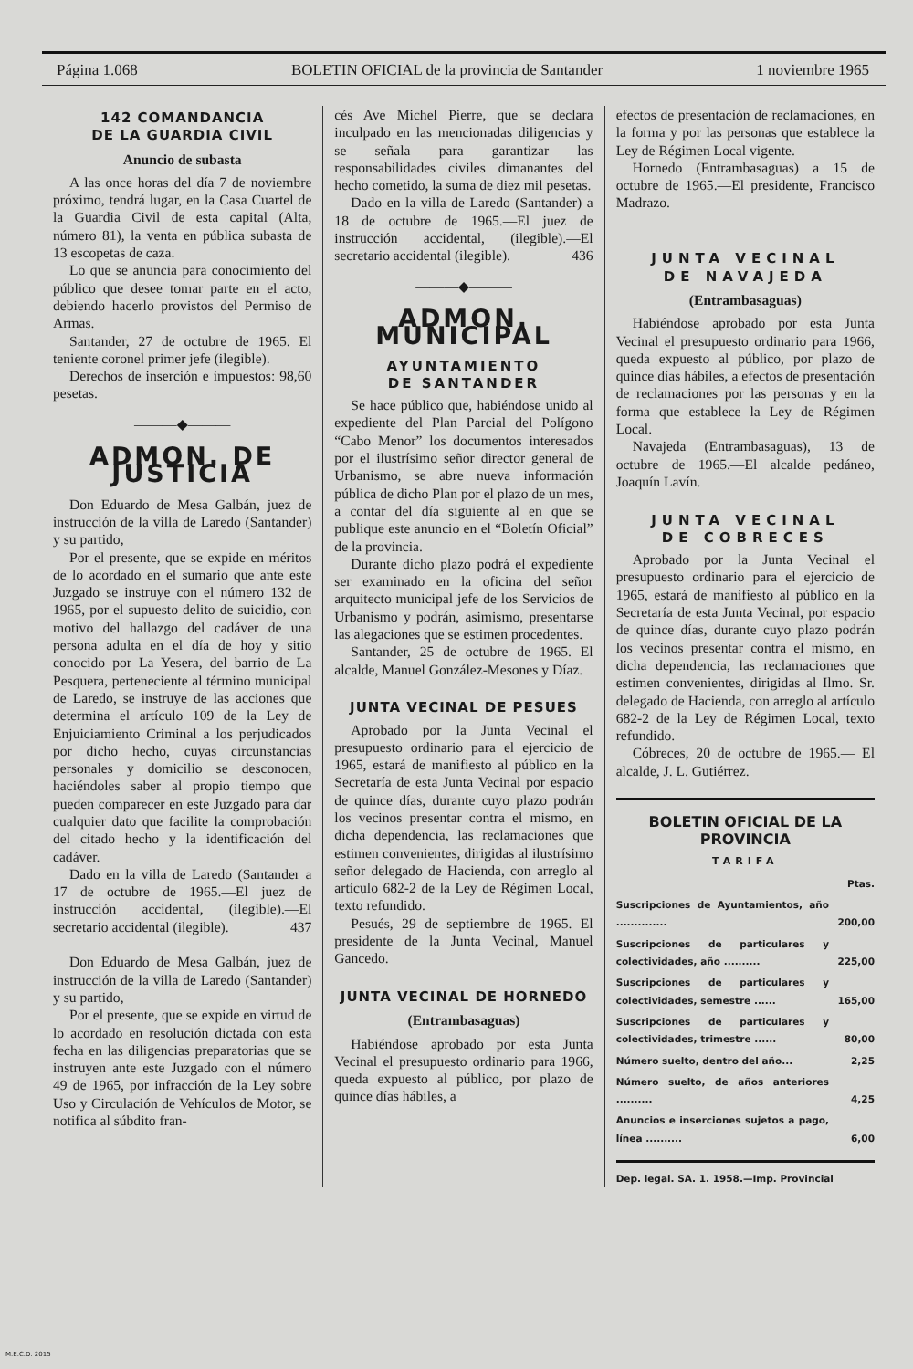Página 1.068 BOLETIN OFICIAL de la provincia de Santander 1 noviembre 1965
142 COMANDANCIA
DE LA GUARDIA CIVIL
Anuncio de subasta
A las once horas del día 7 de noviembre próximo, tendrá lugar, en la Casa Cuartel de la Guardia Civil de esta capital (Alta, número 81), la venta en pública subasta de 13 escopetas de caza.
Lo que se anuncia para conocimiento del público que desee tomar parte en el acto, debiendo hacerlo provistos del Permiso de Armas.
Santander, 27 de octubre de 1965. El teniente coronel primer jefe (ilegible).
Derechos de inserción e impuestos: 98,60 pesetas.
———◆———
ADMON. DE JUSTICIA
Don Eduardo de Mesa Galbán, juez de instrucción de la villa de Laredo (Santander) y su partido,
Por el presente, que se expide en méritos de lo acordado en el sumario que ante este Juzgado se instruye con el número 132 de 1965, por el supuesto delito de suicidio, con motivo del hallazgo del cadáver de una persona adulta en el día de hoy y sitio conocido por La Yesera, del barrio de La Pesquera, perteneciente al término municipal de Laredo, se instruye de las acciones que determina el artículo 109 de la Ley de Enjuiciamiento Criminal a los perjudicados por dicho hecho, cuyas circunstancias personales y domicilio se desconocen, haciéndoles saber al propio tiempo que pueden comparecer en este Juzgado para dar cualquier dato que facilite la comprobación del citado hecho y la identificación del cadáver.
Dado en la villa de Laredo (Santander a 17 de octubre de 1965.—El juez de instrucción accidental, (ilegible).—El secretario accidental (ilegible). 437
Don Eduardo de Mesa Galbán, juez de instrucción de la villa de Laredo (Santander) y su partido,
Por el presente, que se expide en virtud de lo acordado en resolución dictada con esta fecha en las diligencias preparatorias que se instruyen ante este Juzgado con el número 49 de 1965, por infracción de la Ley sobre Uso y Circulación de Vehículos de Motor, se notifica al súbdito fran-
cés Ave Michel Pierre, que se declara inculpado en las mencionadas diligencias y se señala para garantizar las responsabilidades civiles dimanantes del hecho cometido, la suma de diez mil pesetas.
Dado en la villa de Laredo (Santander) a 18 de octubre de 1965.—El juez de instrucción accidental, (ilegible).—El secretario accidental (ilegible). 436
———◆———
ADMON. MUNICIPAL
AYUNTAMIENTO
DE SANTANDER
Se hace público que, habiéndose unido al expediente del Plan Parcial del Polígono “Cabo Menor” los documentos interesados por el ilustrísimo señor director general de Urbanismo, se abre nueva información pública de dicho Plan por el plazo de un mes, a contar del día siguiente al en que se publique este anuncio en el “Boletín Oficial” de la provincia.
Durante dicho plazo podrá el expediente ser examinado en la oficina del señor arquitecto municipal jefe de los Servicios de Urbanismo y podrán, asimismo, presentarse las alegaciones que se estimen procedentes.
Santander, 25 de octubre de 1965. El alcalde, Manuel González-Mesones y Díaz.
JUNTA VECINAL DE PESUES
Aprobado por la Junta Vecinal el presupuesto ordinario para el ejercicio de 1965, estará de manifiesto al público en la Secretaría de esta Junta Vecinal por espacio de quince días, durante cuyo plazo podrán los vecinos presentar contra el mismo, en dicha dependencia, las reclamaciones que estimen convenientes, dirigidas al ilustrísimo señor delegado de Hacienda, con arreglo al artículo 682-2 de la Ley de Régimen Local, texto refundido.
Pesués, 29 de septiembre de 1965. El presidente de la Junta Vecinal, Manuel Gancedo.
JUNTA VECINAL DE HORNEDO
(Entrambasaguas)
Habiéndose aprobado por esta Junta Vecinal el presupuesto ordinario para 1966, queda expuesto al público, por plazo de quince días hábiles, a
efectos de presentación de reclamaciones, en la forma y por las personas que establece la Ley de Régimen Local vigente.
Hornedo (Entrambasaguas) a 15 de octubre de 1965.—El presidente, Francisco Madrazo.
JUNTA VECINAL
DE NAVAJEDA
(Entrambasaguas)
Habiéndose aprobado por esta Junta Vecinal el presupuesto ordinario para 1966, queda expuesto al público, por plazo de quince días hábiles, a efectos de presentación de reclamaciones por las personas y en la forma que establece la Ley de Régimen Local.
Navajeda (Entrambasaguas), 13 de octubre de 1965.—El alcalde pedáneo, Joaquín Lavín.
JUNTA VECINAL
DE COBRECES
Aprobado por la Junta Vecinal el presupuesto ordinario para el ejercicio de 1965, estará de manifiesto al público en la Secretaría de esta Junta Vecinal, por espacio de quince días, durante cuyo plazo podrán los vecinos presentar contra el mismo, en dicha dependencia, las reclamaciones que estimen convenientes, dirigidas al Ilmo. Sr. delegado de Hacienda, con arreglo al artículo 682-2 de la Ley de Régimen Local, texto refundido.
Cóbreces, 20 de octubre de 1965.— El alcalde, J. L. Gutiérrez.
BOLETIN OFICIAL DE LA PROVINCIA
TARIFA
| | Ptas. |
| Suscripciones de Ayuntamientos, año .............. | 200,00 |
| Suscripciones de particulares y colectividades, año .......... | 225,00 |
| Suscripciones de particulares y colectividades, semestre ...... | 165,00 |
| Suscripciones de particulares y colectividades, trimestre ...... | 80,00 |
| Número suelto, dentro del año... | 2,25 |
| Número suelto, de años anteriores .......... | 4,25 |
| Anuncios e inserciones sujetos a pago, línea .......... | 6,00 |
Dep. legal. SA. 1. 1958.—Imp. Provincial
M.E.C.D. 2015